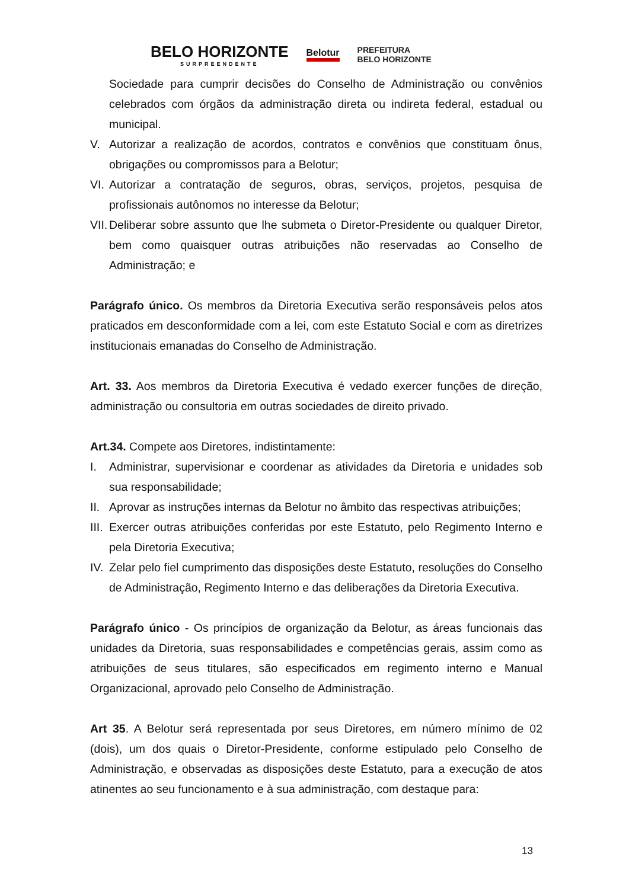BELO HORIZONTE
SURPREENDENTE
Belotur
PREFEITURA
BELO HORIZONTE
Sociedade para cumprir decisões do Conselho de Administração ou convênios celebrados com órgãos da administração direta ou indireta federal, estadual ou municipal.
V. Autorizar a realização de acordos, contratos e convênios que constituam ônus, obrigações ou compromissos para a Belotur;
VI. Autorizar a contratação de seguros, obras, serviços, projetos, pesquisa de profissionais autônomos no interesse da Belotur;
VII. Deliberar sobre assunto que lhe submeta o Diretor-Presidente ou qualquer Diretor, bem como quaisquer outras atribuições não reservadas ao Conselho de Administração; e
Parágrafo único. Os membros da Diretoria Executiva serão responsáveis pelos atos praticados em desconformidade com a lei, com este Estatuto Social e com as diretrizes institucionais emanadas do Conselho de Administração.
Art. 33. Aos membros da Diretoria Executiva é vedado exercer funções de direção, administração ou consultoria em outras sociedades de direito privado.
Art.34. Compete aos Diretores, indistintamente:
I. Administrar, supervisionar e coordenar as atividades da Diretoria e unidades sob sua responsabilidade;
II. Aprovar as instruções internas da Belotur no âmbito das respectivas atribuições;
III. Exercer outras atribuições conferidas por este Estatuto, pelo Regimento Interno e pela Diretoria Executiva;
IV. Zelar pelo fiel cumprimento das disposições deste Estatuto, resoluções do Conselho de Administração, Regimento Interno e das deliberações da Diretoria Executiva.
Parágrafo único - Os princípios de organização da Belotur, as áreas funcionais das unidades da Diretoria, suas responsabilidades e competências gerais, assim como as atribuições de seus titulares, são especificados em regimento interno e Manual Organizacional, aprovado pelo Conselho de Administração.
Art 35. A Belotur será representada por seus Diretores, em número mínimo de 02 (dois), um dos quais o Diretor-Presidente, conforme estipulado pelo Conselho de Administração, e observadas as disposições deste Estatuto, para a execução de atos atinentes ao seu funcionamento e à sua administração, com destaque para:
13